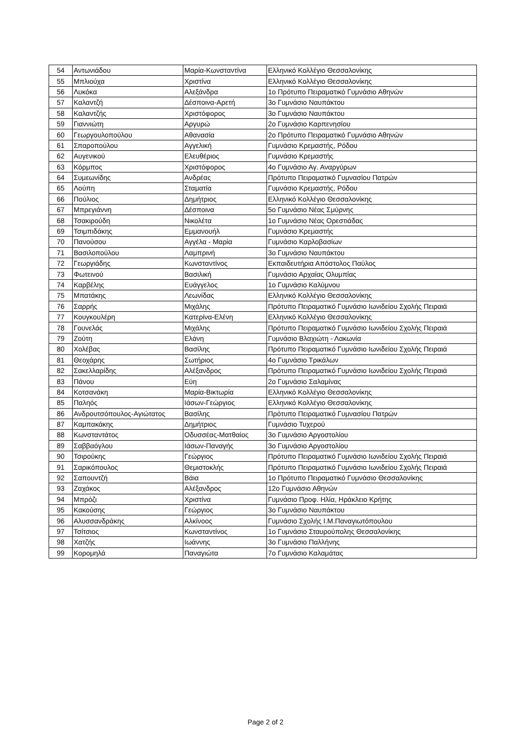| 54 | Αντωνιάδου | Μαρία-Κωνσταντίνα | Ελληνικό Κολλέγιο Θεσσαλονίκης |
| 55 | Μπλιούχα | Χριστίνα | Ελληνικό Κολλέγιο Θεσσαλονίκης |
| 56 | Λυκόκα | Αλεξάνδρα | 1ο Πρότυπο Πειραματικό Γυμνάσιο Αθηνών |
| 57 | Καλαντζή | Δέσποινα-Αρετή | 3ο Γυμνάσιο Ναυπάκτου |
| 58 | Καλαντζής | Χριστόφορος | 3ο Γυμνάσιο Ναυπάκτου |
| 59 | Γιαννιώτη | Αργυρώ | 2ο Γυμνάσιο Καρπενησίου |
| 60 | Γεωργουλοπούλου | Αθανασία | 2ο Πρότυπο Πειραματικό Γυμνάσιο Αθηνών |
| 61 | Σπαροπούλου | Αγγελική | Γυμνάσιο Κρεμαστής, Ρόδου |
| 62 | Αυγενικού | Ελευθέριος | Γυμνάσιο Κρεμαστής |
| 63 | Κόρμπος | Χριστόφορος | 4ο Γυμνάσιο Αγ. Αναργύρων |
| 64 | Συμεωνίδης | Ανδρέας | Πρότυπο Πειραματικό Γυμνασίου Πατρών |
| 65 | Λούπη | Σταματία | Γυμνάσιο Κρεμαστής, Ρόδου |
| 66 | Πούλιος | Δημήτριος | Ελληνικό Κολλέγιο Θεσσαλονίκης |
| 67 | Μπρεγιάννη | Δέσποινα | 5ο Γυμνάσιο Νέας Σμύρνης |
| 68 | Τσακιρούδη | Νικολέτα | 1ο Γυμνάσιο Νέας Ορεστιάδας |
| 69 | Τσιμπιδάκης | Εμμανουήλ | Γυμνάσιο Κρεμαστής |
| 70 | Πανούσου | Αγγέλα - Μαρία | Γυμνάσιο Καρλοβασίων |
| 71 | Βασιλοπούλου | Λαμπρινή | 3ο Γυμνάσιο Ναυπάκτου |
| 72 | Γεωργιάδης | Κωνσταντίνος | Εκπαιδευτήρια Απόστολος Παύλος |
| 73 | Φωτεινού | Βασιλική | Γυμνάσιο Αρχαίας Ολυμπίας |
| 74 | Καρβέλης | Ευάγγελος | 1ο Γυμνάσιο Καλύμνου |
| 75 | Μπατάκης | Λεωνίδας | Ελληνικό Κολλέγιο Θεσσαλονίκης |
| 76 | Σαρρής | Μιχάλης | Πρότυπο Πειραματικό Γυμνάσιο Ιωνιδείου Σχολής Πειραιά |
| 77 | Κουγκουλέρη | Κατερίνα-Ελένη | Ελληνικό Κολλέγιο Θεσσαλονίκης |
| 78 | Γουνελάς | Μιχάλης | Πρότυπο Πειραματικό Γυμνάσιο Ιωνιδείου Σχολής Πειραιά |
| 79 | Ζούτη | Ελάνη | Γυμνάσιο Βλαχιώτη - Λακωνία |
| 80 | Χολέβας | Βασίλης | Πρότυπο Πειραματικό Γυμνάσιο Ιωνιδείου Σχολής Πειραιά |
| 81 | Θεοχάρης | Σωτήριος | 4ο Γυμνάσιο Τρικάλων |
| 82 | Σακελλαρίδης | Αλέξανδρος | Πρότυπο Πειραματικό Γυμνάσιο Ιωνιδείου Σχολής Πειραιά |
| 83 | Πάνου | Εύη | 2ο Γυμνάσιο Σαλαμίνας |
| 84 | Κοτσανάκη | Μαρία-Βικτωρία | Ελληνικό Κολλέγιο Θεσσαλονίκης |
| 85 | Παληός | Ιάσων-Γεώργιος | Ελληνικό Κολλέγιο Θεσσαλονίκης |
| 86 | Ανδρουτσόπουλος-Αγιώτατος | Βασίλης | Πρότυπο Πειραματικό Γυμνασίου Πατρών |
| 87 | Καμπακάκης | Δημήτριος | Γυμνάσιο Τυχερού |
| 88 | Κωνσταντάτος | Οδυσσέας-Ματθαίος | 3ο Γυμνάσιο Αργοστολίου |
| 89 | Σαββαόγλου | Ιάσων-Παναγής | 3ο Γυμνάσιο Αργοστολίου |
| 90 | Τσιρούκης | Γεώργιος | Πρότυπο Πειραματικό Γυμνάσιο Ιωνιδείου Σχολής Πειραιά |
| 91 | Σαρικόπουλος | Θεμιστοκλής | Πρότυπο Πειραματικό Γυμνάσιο Ιωνιδείου Σχολής Πειραιά |
| 92 | Σαπουντζή | Βάια | 1ο Πρότυπο Πειραματικό Γυμνάσιο Θεσσαλονίκης |
| 93 | Ζαχάκος | Αλέξανδρος | 12ο Γυμνάσιο Αθηνών |
| 94 | Μπρόζι | Χριστίνα | Γυμνάσιο Προφ. Ηλία, Ηράκλειο Κρήτης |
| 95 | Κακούσης | Γεώργιος | 3ο Γυμνάσιο Ναυπάκτου |
| 96 | Αλυσσανδράκης | Αλκίνοος | Γυμνάσιο Σχολής Ι.Μ.Παναγιωτόπουλου |
| 97 | Τσίτσιος | Κωνσταντίνος | 1ο Γυμνάσιο Σταυρούπολης Θεσσαλονίκης |
| 98 | Χατζής | Ιωάννης | 3ο Γυμνάσιο Παλλήνης |
| 99 | Κορομηλά | Παναγιώτα | 7ο Γυμνάσιο Καλαμάτας |
Page 2 of 2